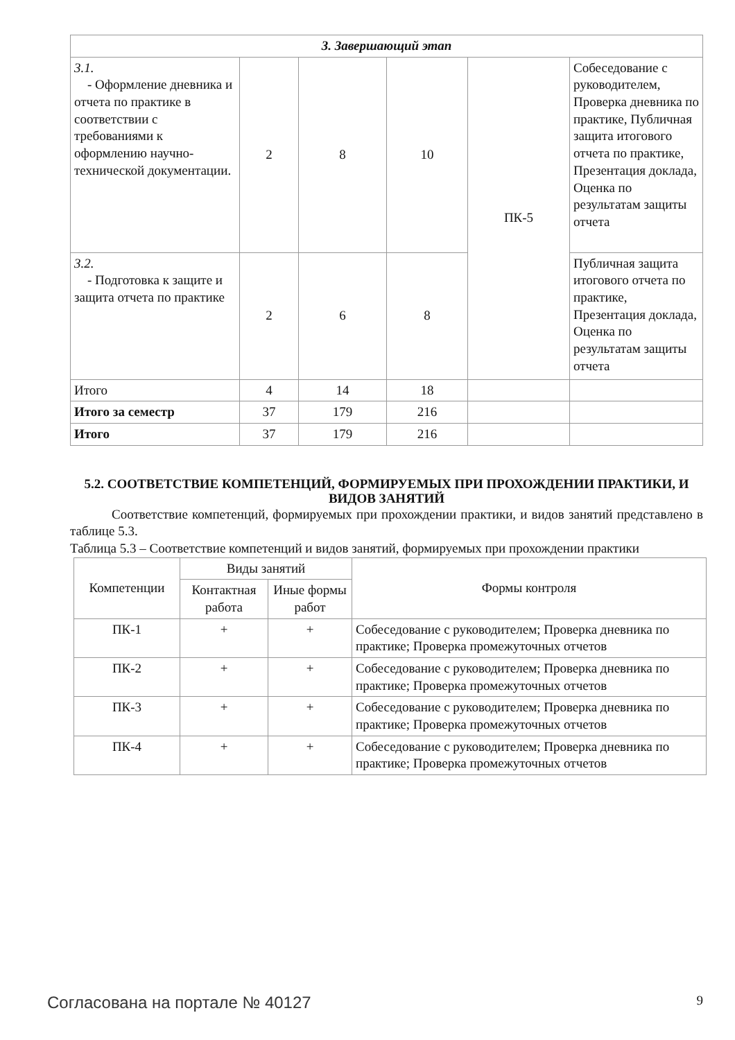| 3. Завершающий этап | | | | | |
| 3.1. - Оформление дневника и отчета по практике в соответствии с требованиями к оформлению научно-технической документации. | 2 | 8 | 10 | ПК-5 | Собеседование с руководителем, Проверка дневника по практике, Публичная защита итогового отчета по практике, Презентация доклада, Оценка по результатам защиты отчета |
| 3.2. - Подготовка к защите и защита отчета по практике | 2 | 6 | 8 | | Публичная защита итогового отчета по практике, Презентация доклада, Оценка по результатам защиты отчета |
| Итого | 4 | 14 | 18 | | |
| Итого за семестр | 37 | 179 | 216 | | |
| Итого | 37 | 179 | 216 | | |
5.2. СООТВЕТСТВИЕ КОМПЕТЕНЦИЙ, ФОРМИРУЕМЫХ ПРИ ПРОХОЖДЕНИИ ПРАКТИКИ, И ВИДОВ ЗАНЯТИЙ
Соответствие компетенций, формируемых при прохождении практики, и видов занятий представлено в таблице 5.3.
Таблица 5.3 – Соответствие компетенций и видов занятий, формируемых при прохождении практики
| Компетенции | Виды занятий | | Формы контроля |
| --- | --- | --- | --- |
| | Контактная работа | Иные формы работ | |
| ПК-1 | + | + | Собеседование с руководителем; Проверка дневника по практике; Проверка промежуточных отчетов |
| ПК-2 | + | + | Собеседование с руководителем; Проверка дневника по практике; Проверка промежуточных отчетов |
| ПК-3 | + | + | Собеседование с руководителем; Проверка дневника по практике; Проверка промежуточных отчетов |
| ПК-4 | + | + | Собеседование с руководителем; Проверка дневника по практике; Проверка промежуточных отчетов |
Согласована на портале № 40127 9